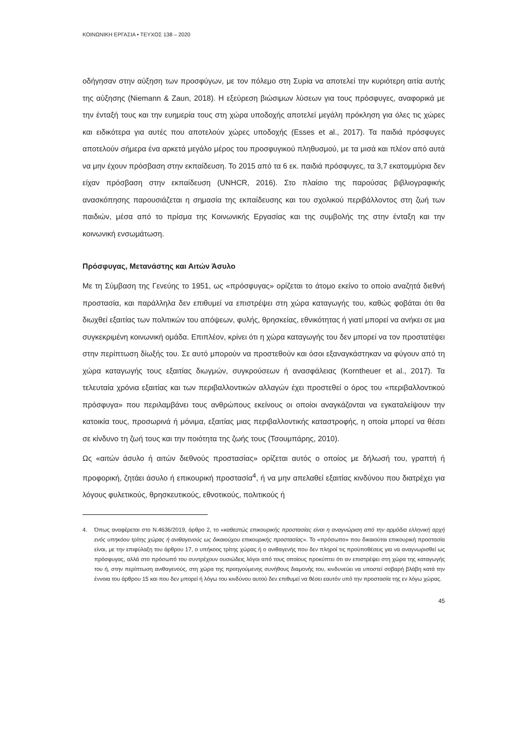ΚΟΙΝΩΝΙΚΗ ΕΡΓΑΣΙΑ • ΤΕΥΧΟΣ 138 – 2020
οδήγησαν στην αύξηση των προσφύγων, με τον πόλεμο στη Συρία να αποτελεί την κυριότερη αιτία αυτής της αύξησης (Niemann & Zaun, 2018). Η εξεύρεση βιώσιμων λύσεων για τους πρόσφυγες, αναφορικά με την ένταξή τους και την ευημερία τους στη χώρα υποδοχής αποτελεί μεγάλη πρόκληση για όλες τις χώρες και ειδικότερα για αυτές που αποτελούν χώρες υποδοχής (Esses et al., 2017). Τα παιδιά πρόσφυγες αποτελούν σήμερα ένα αρκετά μεγάλο μέρος του προσφυγικού πληθυσμού, με τα μισά και πλέον από αυτά να μην έχουν πρόσβαση στην εκπαίδευση. Το 2015 από τα 6 εκ. παιδιά πρόσφυγες, τα 3,7 εκατομμύρια δεν είχαν πρόσβαση στην εκπαίδευση (UNHCR, 2016). Στο πλαίσιο της παρούσας βιβλιογραφικής ανασκόπησης παρουσιάζεται η σημασία της εκπαίδευσης και του σχολικού περιβάλλοντος στη ζωή των παιδιών, μέσα από το πρίσμα της Κοινωνικής Εργασίας και της συμβολής της στην ένταξη και την κοινωνική ενσωμάτωση.
Πρόσφυγας, Μετανάστης και Αιτών Άσυλο
Με τη Σύμβαση της Γενεύης το 1951, ως «πρόσφυγας» ορίζεται το άτομο εκείνο το οποίο αναζητά διεθνή προστασία, και παράλληλα δεν επιθυμεί να επιστρέψει στη χώρα καταγωγής του, καθώς φοβάται ότι θα διωχθεί εξαιτίας των πολιτικών του απόψεων, φυλής, θρησκείας, εθνικότητας ή γιατί μπορεί να ανήκει σε μια συγκεκριμένη κοινωνική ομάδα. Επιπλέον, κρίνει ότι η χώρα καταγωγής του δεν μπορεί να τον προστατέψει στην περίπτωση δίωξής του. Σε αυτό μπορούν να προστεθούν και όσοι εξαναγκάστηκαν να φύγουν από τη χώρα καταγωγής τους εξαιτίας διωγμών, συγκρούσεων ή ανασφάλειας (Korntheuer et al., 2017). Τα τελευταία χρόνια εξαιτίας και των περιβαλλοντικών αλλαγών έχει προστεθεί ο όρος του «περιβαλλοντικού πρόσφυγα» που περιλαμβάνει τους ανθρώπους εκείνους οι οποίοι αναγκάζονται να εγκαταλείψουν την κατοικία τους, προσωρινά ή μόνιμα, εξαιτίας μιας περιβαλλοντικής καταστροφής, η οποία μπορεί να θέσει σε κίνδυνο τη ζωή τους και την ποιότητα της ζωής τους (Τσουμπάρης, 2010).
Ως «αιτών άσυλο ή αιτών διεθνούς προστασίας» ορίζεται αυτός ο οποίος με δήλωσή του, γραπτή ή προφορική, ζητάει άσυλο ή επικουρική προστασία<sup>4</sup>, ή να μην απελαθεί εξαιτίας κινδύνου που διατρέχει για λόγους φυλετικούς, θρησκευτικούς, εθνοτικούς, πολιτικούς ή
4. Όπως αναφέρεται στο Ν.4636/2019, άρθρο 2, το «καθεστώς επικουρικής προστασίας είναι η αναγνώριση από την αρμόδια ελληνική αρχή ενός υπηκόου τρίτης χώρας ή ανιθαγενούς ως δικαιούχου επικουρικής προστασίας». Το «πρόσωπο» που δικαιούται επικουρική προστασία είναι, με την επιφύλαξη του άρθρου 17, ο υπήκοος τρίτης χώρας ή ο ανιθαγενής που δεν πληροί τις προϋποθέσεις για να αναγνωρισθεί ως πρόσφυγας, αλλά στο πρόσωπό του συντρέχουν ουσιώδεις λόγοι από τους οποίους προκύπτει ότι αν επιστρέψει στη χώρα της καταγωγής του ή, στην περίπτωση ανιθαγενούς, στη χώρα της προηγούμενης συνήθους διαμονής του, κινδυνεύει να υποστεί σοβαρή βλάβη κατά την έννοια του άρθρου 15 και που δεν μπορεί ή λόγω του κινδύνου αυτού δεν επιθυμεί να θέσει εαυτόν υπό την προστασία της εν λόγω χώρας.
45